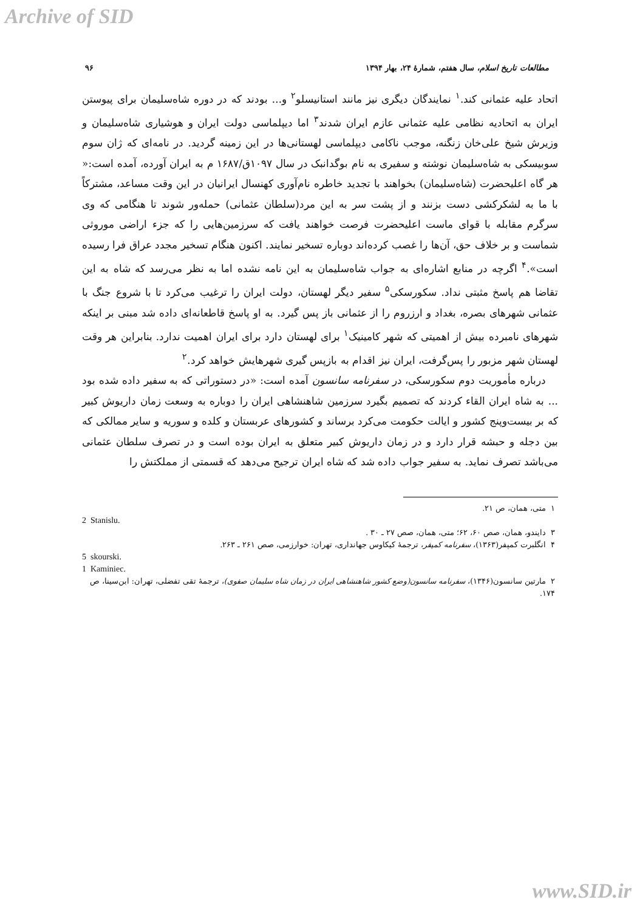Archive of SID
مطالعات تاریخ اسلام، سال هفتم، شمارهٔ ۲۴، بهار ۱۳۹۴ ۹۶
اتحاد علیه عثمانی کند.<sup>۱</sup> نمایندگان دیگری نیز مانند استانیسلو<sup>۲</sup> و... بودند که در دوره شاه‌سلیمان برای پیوستن ایران به اتحادیه نظامی علیه عثمانی عازم ایران شدند<sup>۳</sup> اما دیپلماسی دولت ایران و هوشیاری شاه‌سلیمان و وزیرش شیخ علی‌خان زنگنه، موجب ناکامی دیپلماسی لهستانی‌ها در این زمینه گردید. در نامه‌ای که ژان سوم سوبیسکی به شاه‌سلیمان نوشته و سفیری به نام بوگدانبک در سال ۱۰۹۷ق/۱۶۸۷ م به ایران آورده، آمده است:« هر گاه اعلیحضرت (شاه‌سلیمان) بخواهند با تجدید خاطره نام‌آوری کهنسال ایرانیان در این وقت مساعد، مشترکاً با ما به لشکرکشی دست بزنند و از پشت سر به این مرد(سلطان عثمانی) حمله‌ور شوند تا هنگامی که وی سرگرم مقابله با قوای ماست اعلیحضرت فرصت خواهند یافت که سرزمین‌هایی را که جزء اراضی موروثی شماست و بر خلاف حق، آن‌ها را غصب کرده‌اند دوباره تسخیر نمایند. اکنون هنگام تسخیر مجدد عراق فرا رسیده است».<sup>۴</sup> اگرچه در منابع اشاره‌ای به جواب شاه‌سلیمان به این نامه نشده اما به نظر می‌رسد که شاه به این تقاضا هم پاسخ مثبتی نداد. سکورسکی<sup>۵</sup> سفیر دیگر لهستان، دولت ایران را ترغیب می‌کرد تا با شروع جنگ با عثمانی شهرهای بصره، بغداد و ارزروم را از عثمانی باز پس گیرد. به او پاسخ قاطعانه‌ای داده شد مبنی بر اینکه شهرهای نامبرده بیش از اهمیتی که شهر کامینیک<sup>۱</sup> برای لهستان دارد برای ایران اهمیت ندارد. بنابراین هر وقت لهستان شهر مزبور را پس‌گرفت، ایران نیز اقدام به بازپس گیری شهرهایش خواهد کرد.<sup>۲</sup>
درباره مأموریت دوم سکورسکی، در سفرنامه سانسون آمده است: «در دستوراتی که به سفیر داده شده بود ... به شاه ایران القاء کردند که تصمیم بگیرد سرزمین شاهنشاهی ایران را دوباره به وسعت زمان داریوش کبیر که بر بیست‌وپنج کشور و ایالت حکومت می‌کرد برساند و کشورهای عربستان و کلده و سوریه و سایر ممالکی که بین دجله و حبشه قرار دارد و در زمان داریوش کبیر متعلق به ایران بوده است و در تصرف سلطان عثمانی می‌باشد تصرف نماید. به سفیر جواب داده شد که شاه ایران ترجیح می‌دهد که قسمتی از مملکتش را
۱ متی، همان، ص ۲۱.
2 Stanislu.
۳ دایندو، همان، صص ۶۰، ۶۲؛ متی، همان، صص ۲۷ ـ ۳۰ .
۴ انگلبرت کمپفر(۱۳۶۳)، سفرنامه کمپفر، ترجمهٔ کیکاوس جهانداری، تهران: خوارزمی، صص ۲۶۱ ـ ۲۶۳.
5 skourski.
1 Kaminiec.
۲ مارتین سانسون(۱۳۴۶)، سفرنامه سانسون(وضع کشور شاهنشاهی ایران در زمان شاه سلیمان صفوی)، ترجمهٔ تقی تفضلی، تهران: ابن‌سینا، ص ۱۷۴.
www.SID.ir